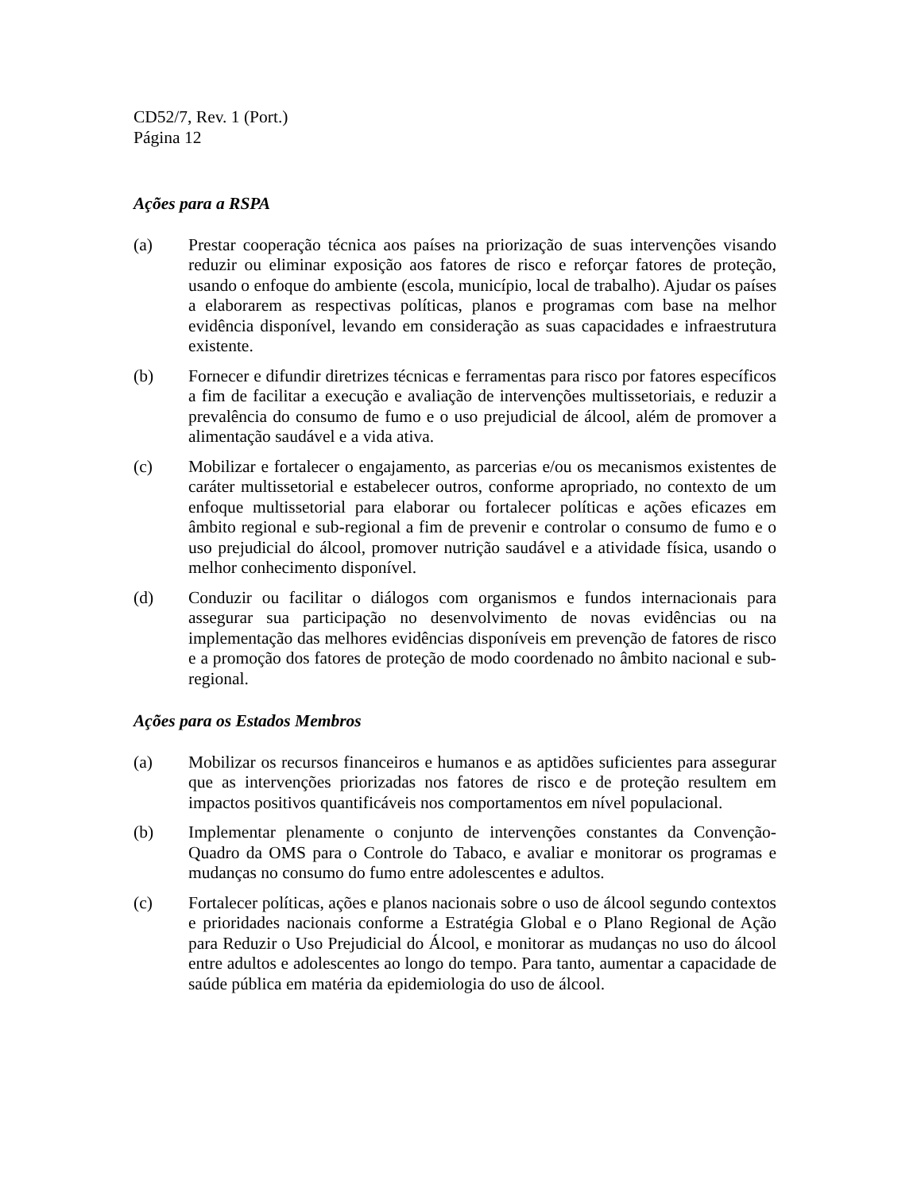CD52/7, Rev. 1 (Port.)
Página 12
Ações para a RSPA
(a) Prestar cooperação técnica aos países na priorização de suas intervenções visando reduzir ou eliminar exposição aos fatores de risco e reforçar fatores de proteção, usando o enfoque do ambiente (escola, município, local de trabalho). Ajudar os países a elaborarem as respectivas políticas, planos e programas com base na melhor evidência disponível, levando em consideração as suas capacidades e infraestrutura existente.
(b) Fornecer e difundir diretrizes técnicas e ferramentas para risco por fatores específicos a fim de facilitar a execução e avaliação de intervenções multissetoriais, e reduzir a prevalência do consumo de fumo e o uso prejudicial de álcool, além de promover a alimentação saudável e a vida ativa.
(c) Mobilizar e fortalecer o engajamento, as parcerias e/ou os mecanismos existentes de caráter multissetorial e estabelecer outros, conforme apropriado, no contexto de um enfoque multissetorial para elaborar ou fortalecer políticas e ações eficazes em âmbito regional e sub-regional a fim de prevenir e controlar o consumo de fumo e o uso prejudicial do álcool, promover nutrição saudável e a atividade física, usando o melhor conhecimento disponível.
(d) Conduzir ou facilitar o diálogos com organismos e fundos internacionais para assegurar sua participação no desenvolvimento de novas evidências ou na implementação das melhores evidências disponíveis em prevenção de fatores de risco e a promoção dos fatores de proteção de modo coordenado no âmbito nacional e sub-regional.
Ações para os Estados Membros
(a) Mobilizar os recursos financeiros e humanos e as aptidões suficientes para assegurar que as intervenções priorizadas nos fatores de risco e de proteção resultem em impactos positivos quantificáveis nos comportamentos em nível populacional.
(b) Implementar plenamente o conjunto de intervenções constantes da Convenção-Quadro da OMS para o Controle do Tabaco, e avaliar e monitorar os programas e mudanças no consumo do fumo entre adolescentes e adultos.
(c) Fortalecer políticas, ações e planos nacionais sobre o uso de álcool segundo contextos e prioridades nacionais conforme a Estratégia Global e o Plano Regional de Ação para Reduzir o Uso Prejudicial do Álcool, e monitorar as mudanças no uso do álcool entre adultos e adolescentes ao longo do tempo. Para tanto, aumentar a capacidade de saúde pública em matéria da epidemiologia do uso de álcool.